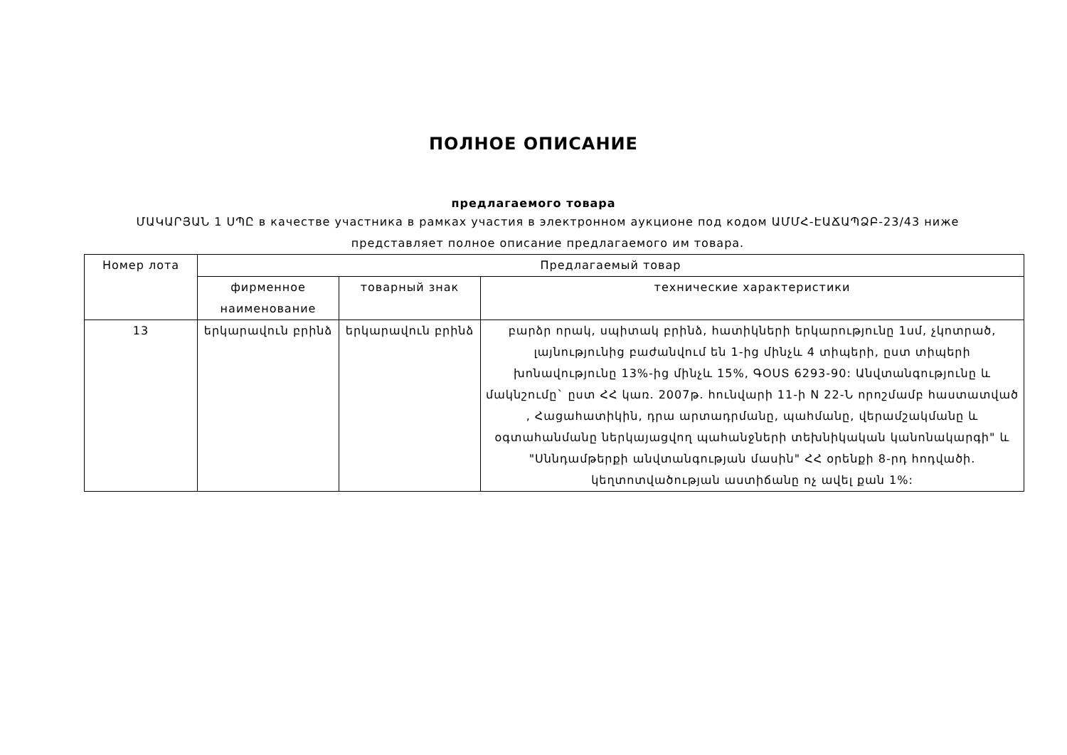ПОЛНОЕ ОПИСАНИЕ
предлагаемого товара
ՄԱԿԱՐՅԱՆ 1 ՍՊԸ в качестве участника в рамках участия в электронном аукционе под кодом ԱՄՄՀ-ԷԱՃԱՊՁԲ-23/43 ниже представляет полное описание предлагаемого им товара.
| Номер лота | Предлагаемый товар | | |
| --- | --- | --- | --- |
| | фирменное наименование | товарный знак | технические характеристики |
| 13 | երկարավուն բրինձ | երկարավուն բրինձ | բարձր որակ, սպիտակ բրինձ, հատիկների երկարությունը 1սմ, չկոտրած, լայնությունից բաժանվում են 1-ից մինչև 4 տիպերի, ըստ տիպերի խոնավությունը 13%-ից մինչև 15%, ԳՕՍՏ 6293-90: Անվտանգությունը և մակնշումը` ըստ ՀՀ կառ. 2007թ. հունվարի 11-ի N 22-Ն որոշմամբ հաստատված , Հացահատիկին, դրա արտադրմանը, պահմանը, վերամշակմանը և օգտահանմանը ներկայացվող պահանջների տեխնիկական կանոնակարգի" և "Սննդամթերքի անվտանգության մասին" ՀՀ օրենքի 8-րդ հոդվածի. կեղտոտվածության աստիճանը ոչ ավել քան 1%: |